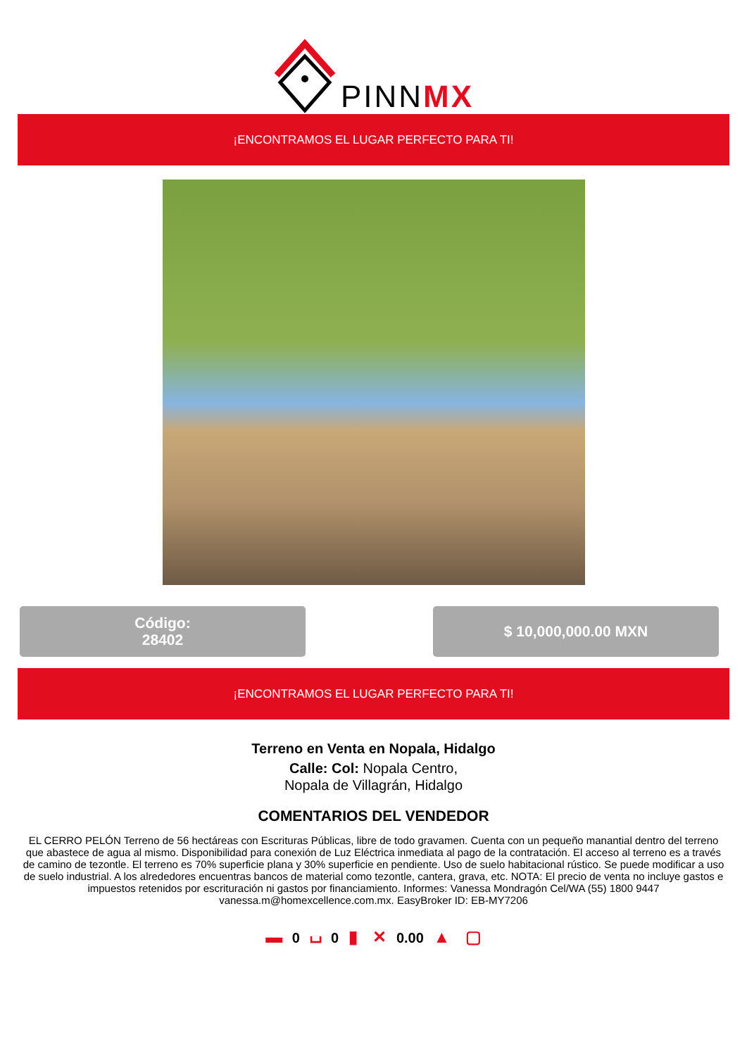PINNMX
¡ENCONTRAMOS EL LUGAR PERFECTO PARA TI!
Código:
28402
$ 10,000,000.00 MXN
¡ENCONTRAMOS EL LUGAR PERFECTO PARA TI!
Terreno en Venta en Nopala, Hidalgo
Calle: Col: Nopala Centro,
Nopala de Villagrán, Hidalgo
COMENTARIOS DEL VENDEDOR
EL CERRO PELÓN Terreno de 56 hectáreas con Escrituras Públicas, libre de todo gravamen. Cuenta con un pequeño manantial dentro del terreno que abastece de agua al mismo. Disponibilidad para conexión de Luz Eléctrica inmediata al pago de la contratación. El acceso al terreno es a través de camino de tezontle. El terreno es 70% superficie plana y 30% superficie en pendiente. Uso de suelo habitacional rústico. Se puede modificar a uso de suelo industrial. A los alrededores encuentras bancos de material como tezontle, cantera, grava, etc. NOTA: El precio de venta no incluye gastos e impuestos retenidos por escrituración ni gastos por financiamiento. Informes: Vanessa Mondragón Cel/WA (55) 1800 9447 vanessa.m@homexcellence.com.mx. EasyBroker ID: EB-MY7206
▬ 0 ⌴ 0 ▮ ✕ 0.00 ▲ ▢